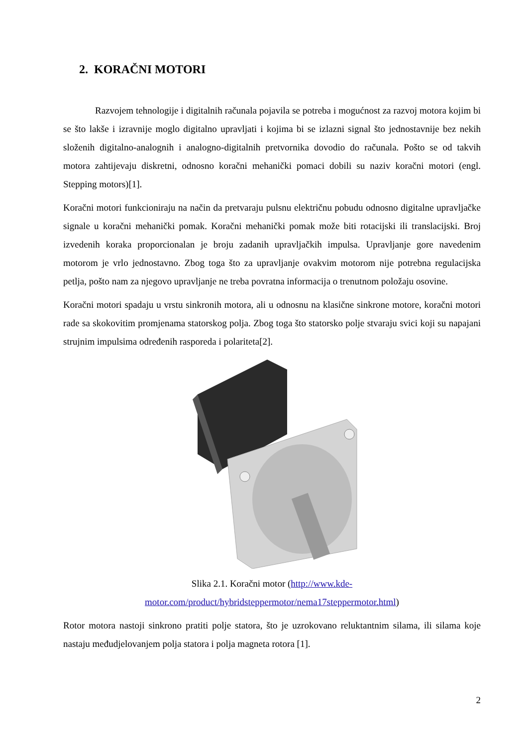2. KORAČNI MOTORI
Razvojem tehnologije i digitalnih računala pojavila se potreba i mogućnost za razvoj motora kojim bi se što lakše i izravnije moglo digitalno upravljati i kojima bi se izlazni signal što jednostavnije bez nekih složenih digitalno-analognih i analogno-digitalnih pretvornika dovodio do računala. Pošto se od takvih motora zahtijevaju diskretni, odnosno koračni mehanički pomaci dobili su naziv koračni motori (engl. Stepping motors)[1].
Koračni motori funkcioniraju na način da pretvaraju pulsnu električnu pobudu odnosno digitalne upravljačke signale u koračni mehanički pomak. Koračni mehanički pomak može biti rotacijski ili translacijski. Broj izvedenih koraka proporcionalan je broju zadanih upravljačkih impulsa. Upravljanje gore navedenim motorom je vrlo jednostavno. Zbog toga što za upravljanje ovakvim motorom nije potrebna regulacijska petlja, pošto nam za njegovo upravljanje ne treba povratna informacija o trenutnom položaju osovine.
Koračni motori spadaju u vrstu sinkronih motora, ali u odnosnu na klasične sinkrone motore, koračni motori rade sa skokovitim promjenama statorskog polja. Zbog toga što statorsko polje stvaraju svici koji su napajani strujnim impulsima određenih rasporeda i polariteta[2].
Slika 2.1. Koračni motor (http://www.kde-
motor.com/product/hybridsteppermotor/nema17steppermotor.html)
Rotor motora nastoji sinkrono pratiti polje statora, što je uzrokovano reluktantnim silama, ili silama koje nastaju međudjelovanjem polja statora i polja magneta rotora [1].
2